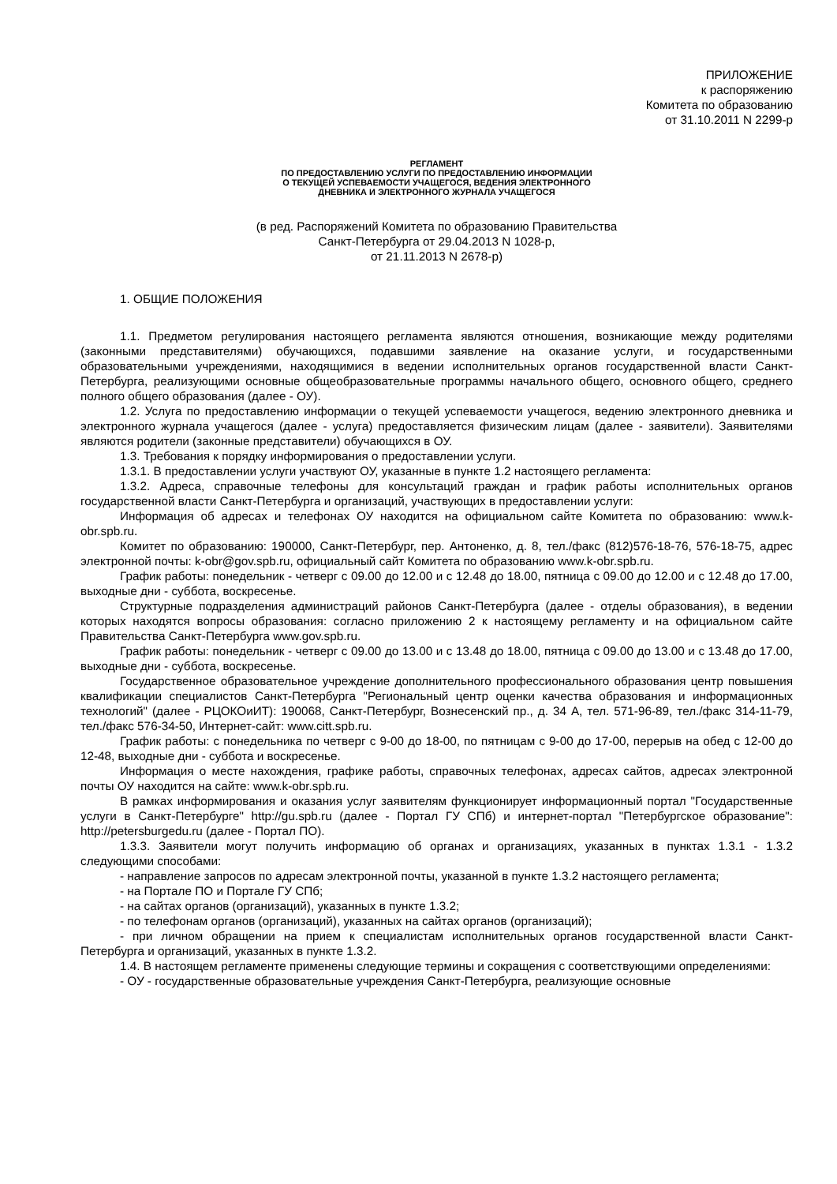ПРИЛОЖЕНИЕ
к распоряжению
Комитета по образованию
от 31.10.2011 N 2299-р
РЕГЛАМЕНТ
ПО ПРЕДОСТАВЛЕНИЮ УСЛУГИ ПО ПРЕДОСТАВЛЕНИЮ ИНФОРМАЦИИ
О ТЕКУЩЕЙ УСПЕВАЕМОСТИ УЧАЩЕГОСЯ, ВЕДЕНИЯ ЭЛЕКТРОННОГО
ДНЕВНИКА И ЭЛЕКТРОННОГО ЖУРНАЛА УЧАЩЕГОСЯ
(в ред. Распоряжений Комитета по образованию Правительства
Санкт-Петербурга от 29.04.2013 N 1028-р,
от 21.11.2013 N 2678-р)
1. ОБЩИЕ ПОЛОЖЕНИЯ
1.1. Предметом регулирования настоящего регламента являются отношения, возникающие между родителями (законными представителями) обучающихся, подавшими заявление на оказание услуги, и государственными образовательными учреждениями, находящимися в ведении исполнительных органов государственной власти Санкт-Петербурга, реализующими основные общеобразовательные программы начального общего, основного общего, среднего полного общего образования (далее - ОУ).
1.2. Услуга по предоставлению информации о текущей успеваемости учащегося, ведению электронного дневника и электронного журнала учащегося (далее - услуга) предоставляется физическим лицам (далее - заявители). Заявителями являются родители (законные представители) обучающихся в ОУ.
1.3. Требования к порядку информирования о предоставлении услуги.
1.3.1. В предоставлении услуги участвуют ОУ, указанные в пункте 1.2 настоящего регламента:
1.3.2. Адреса, справочные телефоны для консультаций граждан и график работы исполнительных органов государственной власти Санкт-Петербурга и организаций, участвующих в предоставлении услуги:
Информация об адресах и телефонах ОУ находится на официальном сайте Комитета по образованию: www.k-obr.spb.ru.
Комитет по образованию: 190000, Санкт-Петербург, пер. Антоненко, д. 8, тел./факс (812)576-18-76, 576-18-75, адрес электронной почты: k-obr@gov.spb.ru, официальный сайт Комитета по образованию www.k-obr.spb.ru.
График работы: понедельник - четверг с 09.00 до 12.00 и с 12.48 до 18.00, пятница с 09.00 до 12.00 и с 12.48 до 17.00, выходные дни - суббота, воскресенье.
Структурные подразделения администраций районов Санкт-Петербурга (далее - отделы образования), в ведении которых находятся вопросы образования: согласно приложению 2 к настоящему регламенту и на официальном сайте Правительства Санкт-Петербурга www.gov.spb.ru.
График работы: понедельник - четверг с 09.00 до 13.00 и с 13.48 до 18.00, пятница с 09.00 до 13.00 и с 13.48 до 17.00, выходные дни - суббота, воскресенье.
Государственное образовательное учреждение дополнительного профессионального образования центр повышения квалификации специалистов Санкт-Петербурга "Региональный центр оценки качества образования и информационных технологий" (далее - РЦОКОиИТ): 190068, Санкт-Петербург, Вознесенский пр., д. 34 А, тел. 571-96-89, тел./факс 314-11-79, тел./факс 576-34-50, Интернет-сайт: www.citt.spb.ru.
График работы: с понедельника по четверг с 9-00 до 18-00, по пятницам с 9-00 до 17-00, перерыв на обед с 12-00 до 12-48, выходные дни - суббота и воскресенье.
Информация о месте нахождения, графике работы, справочных телефонах, адресах сайтов, адресах электронной почты ОУ находится на сайте: www.k-obr.spb.ru.
В рамках информирования и оказания услуг заявителям функционирует информационный портал "Государственные услуги в Санкт-Петербурге" http://gu.spb.ru (далее - Портал ГУ СПб) и интернет-портал "Петербургское образование": http://petersburgedu.ru (далее - Портал ПО).
1.3.3. Заявители могут получить информацию об органах и организациях, указанных в пунктах 1.3.1 - 1.3.2 следующими способами:
- направление запросов по адресам электронной почты, указанной в пункте 1.3.2 настоящего регламента;
- на Портале ПО и Портале ГУ СПб;
- на сайтах органов (организаций), указанных в пункте 1.3.2;
- по телефонам органов (организаций), указанных на сайтах органов (организаций);
- при личном обращении на прием к специалистам исполнительных органов государственной власти Санкт-Петербурга и организаций, указанных в пункте 1.3.2.
1.4. В настоящем регламенте применены следующие термины и сокращения с соответствующими определениями:
- ОУ - государственные образовательные учреждения Санкт-Петербурга, реализующие основные